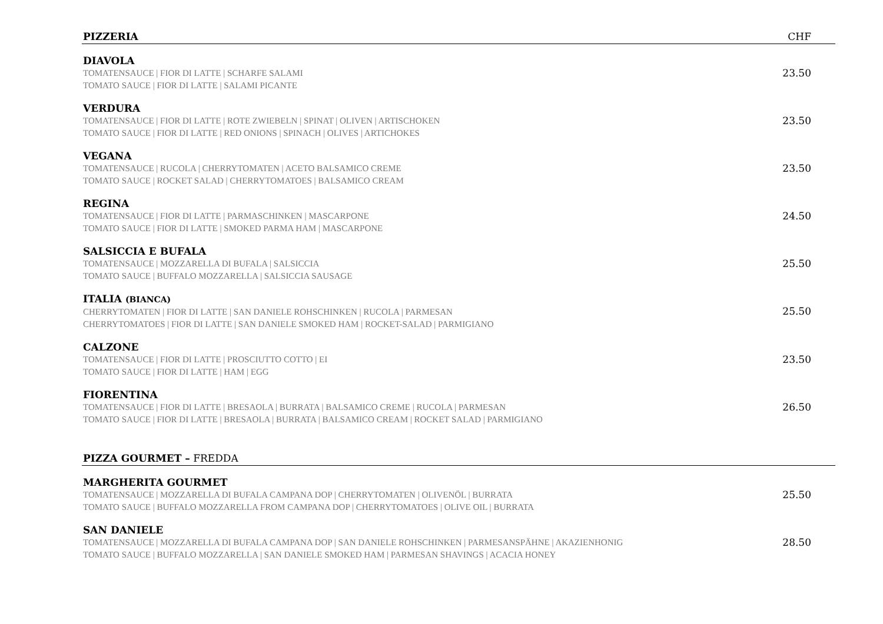PIZZERIA CHF
DIAVOLA
TOMATENSAUCE | FIOR DI LATTE | SCHARFE SALAMI
TOMATO SAUCE | FIOR DI LATTE | SALAMI PICANTE
23.50
VERDURA
TOMATENSAUCE | FIOR DI LATTE | ROTE ZWIEBELN | SPINAT | OLIVEN | ARTISCHOKEN
TOMATO SAUCE | FIOR DI LATTE | RED ONIONS | SPINACH | OLIVES | ARTICHOKES
23.50
VEGANA
TOMATENSAUCE | RUCOLA | CHERRYTOMATEN | ACETO BALSAMICO CREME
TOMATO SAUCE | ROCKET SALAD | CHERRYTOMATOES | BALSAMICO CREAM
23.50
REGINA
TOMATENSAUCE | FIOR DI LATTE | PARMASCHINKEN | MASCARPONE
TOMATO SAUCE | FIOR DI LATTE | SMOKED PARMA HAM | MASCARPONE
24.50
SALSICCIA E BUFALA
TOMATENSAUCE | MOZZARELLA DI BUFALA | SALSICCIA
TOMATO SAUCE | BUFFALO MOZZARELLA | SALSICCIA SAUSAGE
25.50
ITALIA (BIANCA)
CHERRYTOMATEN | FIOR DI LATTE | SAN DANIELE ROHSCHINKEN | RUCOLA | PARMESAN
CHERRYTOMATOES | FIOR DI LATTE | SAN DANIELE SMOKED HAM | ROCKET-SALAD | PARMIGIANO
25.50
CALZONE
TOMATENSAUCE | FIOR DI LATTE | PROSCIUTTO COTTO | EI
TOMATO SAUCE | FIOR DI LATTE | HAM | EGG
23.50
FIORENTINA
TOMATENSAUCE | FIOR DI LATTE | BRESAOLA | BURRATA | BALSAMICO CREME | RUCOLA | PARMESAN
TOMATO SAUCE | FIOR DI LATTE | BRESAOLA | BURRATA | BALSAMICO CREAM | ROCKET SALAD | PARMIGIANO
26.50
PIZZA GOURMET – FREDDA
MARGHERITA GOURMET
TOMATENSAUCE | MOZZARELLA DI BUFALA CAMPANA DOP | CHERRYTOMATEN | OLIVENÖL | BURRATA
TOMATO SAUCE | BUFFALO MOZZARELLA FROM CAMPANA DOP | CHERRYTOMATOES | OLIVE OIL | BURRATA
25.50
SAN DANIELE
TOMATENSAUCE | MOZZARELLA DI BUFALA CAMPANA DOP | SAN DANIELE ROHSCHINKEN | PARMESANSPÄHNE | AKAZIENHONIG
TOMATO SAUCE | BUFFALO MOZZARELLA | SAN DANIELE SMOKED HAM | PARMESAN SHAVINGS | ACACIA HONEY
28.50